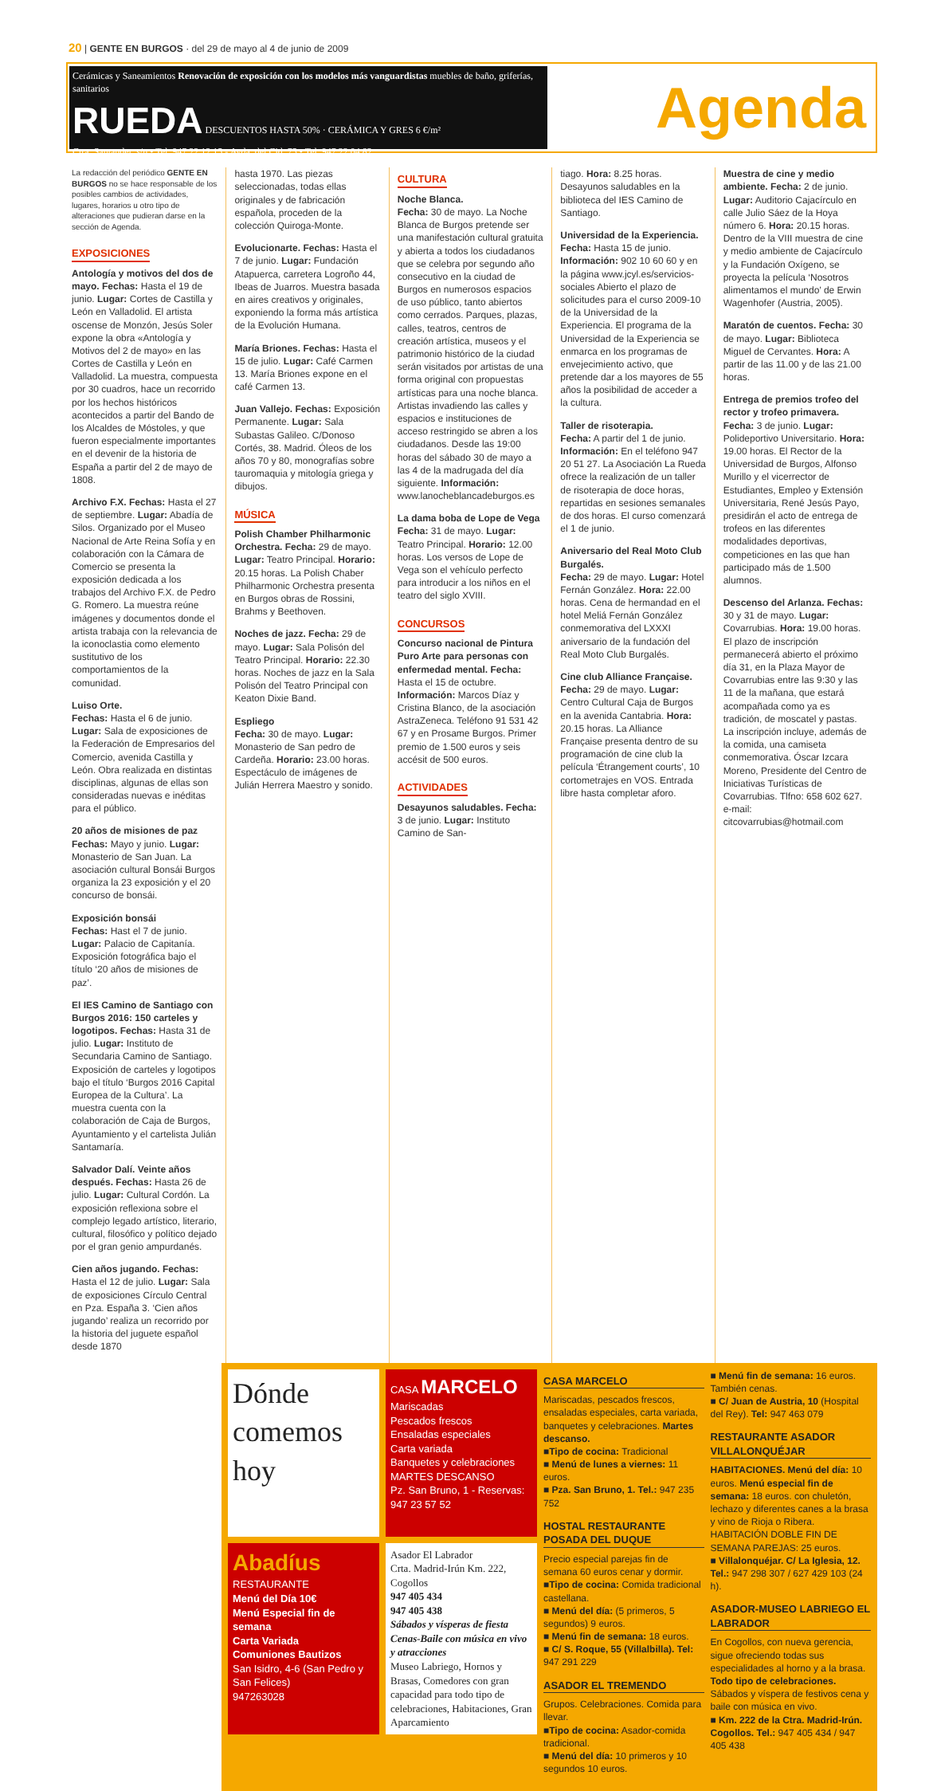20 | GENTE EN BURGOS · del 29 de mayo al 4 de junio de 2009
Cerámicas y Saneamientos Renovación de exposición con los modelos más vanguardistas muebles de baño, griferías, sanitarios
RUEDA DESCUENTOS HASTA 50% · CERÁMICA Y GRES 6 €/m²
Ctra. Santander, s/n • Tel. 947 22 12 15 - Avda. del Cid, 75 • Tel. 947 22 04 82
Agenda
La redacción del periódico GENTE EN BURGOS no se hace responsable de los posibles cambios de actividades, lugares, horarios u otro tipo de alteraciones que pudieran darse en la sección de Agenda.
EXPOSICIONES
Antología y motivos del dos de mayo. Fechas: Hasta el 19 de junio. Lugar: Cortes de Castilla y León en Valladolid. El artista oscense de Monzón, Jesús Soler expone la obra «Antología y Motivos del 2 de mayo» en las Cortes de Castilla y León en Valladolid. La muestra, compuesta por 30 cuadros, hace un recorrido por los hechos históricos acontecidos a partir del Bando de los Alcaldes de Móstoles, y que fueron especialmente importantes en el devenir de la historia de España a partir del 2 de mayo de 1808.
Archivo F.X. Fechas: Hasta el 27 de septiembre. Lugar: Abadía de Silos. Organizado por el Museo Nacional de Arte Reina Sofía y en colaboración con la Cámara de Comercio se presenta la exposición dedicada a los trabajos del Archivo F.X. de Pedro G. Romero. La muestra reúne imágenes y documentos donde el artista trabaja con la relevancia de la iconoclastia como elemento sustitutivo de los comportamientos de la comunidad.
Luiso Orte.
Fechas: Hasta el 6 de junio. Lugar: Sala de exposiciones de la Federación de Empresarios del Comercio, avenida Castilla y León. Obra realizada en distintas disciplinas, algunas de ellas son consideradas nuevas e inéditas para el público.
20 años de misiones de paz
Fechas: Mayo y junio. Lugar: Monasterio de San Juan. La asociación cultural Bonsái Burgos organiza la 23 exposición y el 20 concurso de bonsái.
Exposición bonsái
Fechas: Hast el 7 de junio. Lugar: Palacio de Capitanía. Exposición fotográfica bajo el título ‘20 años de misiones de paz’.
El IES Camino de Santiago con Burgos 2016: 150 carteles y logotipos. Fechas: Hasta 31 de julio. Lugar: Instituto de Secundaria Camino de Santiago. Exposición de carteles y logotipos bajo el título ‘Burgos 2016 Capital Europea de la Cultura’. La muestra cuenta con la colaboración de Caja de Burgos, Ayuntamiento y el cartelista Julián Santamaría.
Salvador Dalí. Veinte años después. Fechas: Hasta 26 de julio. Lugar: Cultural Cordón. La exposición reflexiona sobre el complejo legado artístico, literario, cultural, filosófico y político dejado por el gran genio ampurdanés.
Cien años jugando. Fechas: Hasta el 12 de julio. Lugar: Sala de exposiciones Círculo Central en Pza. España 3. ‘Cien años jugando’ realiza un recorrido por la historia del juguete español desde 1870
hasta 1970. Las piezas seleccionadas, todas ellas originales y de fabricación española, proceden de la colección Quiroga-Monte.
Evolucionarte. Fechas: Hasta el 7 de junio. Lugar: Fundación Atapuerca, carretera Logroño 44, Ibeas de Juarros. Muestra basada en aires creativos y originales, exponiendo la forma más artística de la Evolución Humana.
María Briones. Fechas: Hasta el 15 de julio. Lugar: Café Carmen 13. María Briones expone en el café Carmen 13.
Juan Vallejo. Fechas: Exposición Permanente. Lugar: Sala Subastas Galileo. C/Donoso Cortés, 38. Madrid. Óleos de los años 70 y 80, monografías sobre tauromaquia y mitología griega y dibujos.
MÚSICA
Polish Chamber Philharmonic Orchestra. Fecha: 29 de mayo. Lugar: Teatro Principal. Horario: 20.15 horas. La Polish Chaber Philharmonic Orchestra presenta en Burgos obras de Rossini, Brahms y Beethoven.
Noches de jazz. Fecha: 29 de mayo. Lugar: Sala Polisón del Teatro Principal. Horario: 22.30 horas. Noches de jazz en la Sala Polisón del Teatro Principal con Keaton Dixie Band.
Espliego
Fecha: 30 de mayo. Lugar: Monasterio de San pedro de Cardeña. Horario: 23.00 horas. Espectáculo de imágenes de Julián Herrera Maestro y sonido.
CULTURA
Noche Blanca.
Fecha: 30 de mayo. La Noche Blanca de Burgos pretende ser una manifestación cultural gratuita y abierta a todos los ciudadanos que se celebra por segundo año consecutivo en la ciudad de Burgos en numerosos espacios de uso público, tanto abiertos como cerrados. Parques, plazas, calles, teatros, centros de creación artística, museos y el patrimonio histórico de la ciudad serán visitados por artistas de una forma original con propuestas artísticas para una noche blanca. Artistas invadiendo las calles y espacios e instituciones de acceso restringido se abren a los ciudadanos. Desde las 19:00 horas del sábado 30 de mayo a las 4 de la madrugada del día siguiente. Información: www.lanocheblancadeburgos.es
La dama boba de Lope de Vega
Fecha: 31 de mayo. Lugar: Teatro Principal. Horario: 12.00 horas. Los versos de Lope de Vega son el vehículo perfecto para introducir a los niños en el teatro del siglo XVIII.
CONCURSOS
Concurso nacional de Pintura Puro Arte para personas con enfermedad mental. Fecha: Hasta el 15 de octubre. Información: Marcos Díaz y Cristina Blanco, de la asociación AstraZeneca. Teléfono 91 531 42 67 y en Prosame Burgos. Primer premio de 1.500 euros y seis accésit de 500 euros.
ACTIVIDADES
Desayunos saludables. Fecha: 3 de junio. Lugar: Instituto Camino de San-
tiago. Hora: 8.25 horas. Desayunos saludables en la biblioteca del IES Camino de Santiago.
Universidad de la Experiencia.
Fecha: Hasta 15 de junio. Información: 902 10 60 60 y en la página www.jcyl.es/servicios-sociales Abierto el plazo de solicitudes para el curso 2009-10 de la Universidad de la Experiencia. El programa de la Universidad de la Experiencia se enmarca en los programas de envejecimiento activo, que pretende dar a los mayores de 55 años la posibilidad de acceder a la cultura.
Taller de risoterapia.
Fecha: A partir del 1 de junio. Información: En el teléfono 947 20 51 27. La Asociación La Rueda ofrece la realización de un taller de risoterapia de doce horas, repartidas en sesiones semanales de dos horas. El curso comenzará el 1 de junio.
Aniversario del Real Moto Club Burgalés.
Fecha: 29 de mayo. Lugar: Hotel Fernán González. Hora: 22.00 horas. Cena de hermandad en el hotel Meliá Fernán González conmemorativa del LXXXI aniversario de la fundación del Real Moto Club Burgalés.
Cine club Alliance Française. Fecha: 29 de mayo. Lugar: Centro Cultural Caja de Burgos en la avenida Cantabria. Hora: 20.15 horas. La Alliance Française presenta dentro de su programación de cine club la película ‘Étrangement courts’, 10 cortometrajes en VOS. Entrada libre hasta completar aforo.
Muestra de cine y medio ambiente. Fecha: 2 de junio. Lugar: Auditorio Cajacírculo en calle Julio Sáez de la Hoya número 6. Hora: 20.15 horas. Dentro de la VIII muestra de cine y medio ambiente de Cajacírculo y la Fundación Oxígeno, se proyecta la película ‘Nosotros alimentamos el mundo’ de Erwin Wagenhofer (Austria, 2005).
Maratón de cuentos. Fecha: 30 de mayo. Lugar: Biblioteca Miguel de Cervantes. Hora: A partir de las 11.00 y de las 21.00 horas.
Entrega de premios trofeo del rector y trofeo primavera. Fecha: 3 de junio. Lugar: Polideportivo Universitario. Hora: 19.00 horas. El Rector de la Universidad de Burgos, Alfonso Murillo y el vicerrector de Estudiantes, Empleo y Extensión Universitaria, René Jesús Payo, presidirán el acto de entrega de trofeos en las diferentes modalidades deportivas, competiciones en las que han participado más de 1.500 alumnos.
Descenso del Arlanza. Fechas: 30 y 31 de mayo. Lugar: Covarrubias. Hora: 19.00 horas. El plazo de inscripción permanecerá abierto el próximo día 31, en la Plaza Mayor de Covarrubias entre las 9:30 y las 11 de la mañana, que estará acompañada como ya es tradición, de moscatel y pastas. La inscripción incluye, además de la comida, una camiseta conmemorativa. Óscar Izcara Moreno, Presidente del Centro de Iniciativas Turísticas de Covarrubias. Tlfno: 658 602 627. e-mail: citcovarrubias@hotmail.com
Dónde comemos hoy
Abadíus
RESTAURANTE
Menú del Día 10€
Menú Especial fin de semana
Carta Variada
Comuniones Bautizos
San Isidro, 4-6 (San Pedro y San Felices)
947263028
CASA MARCELO
Mariscadas
Pescados frescos
Ensaladas especiales
Carta variada
Banquetes y celebraciones
MARTES DESCANSO
Pz. San Bruno, 1 - Reservas: 947 23 57 52
Asador El Labrador
Crta. Madrid-Irún Km. 222, Cogollos
947 405 434
947 405 438
Sábados y vísperas de fiesta
Cenas-Baile con música en vivo y atracciones
Museo Labriego, Hornos y Brasas, Comedores con gran capacidad para todo tipo de celebraciones, Habitaciones, Gran Aparcamiento
CASA MARCELO
Mariscadas, pescados frescos, ensaladas especiales, carta variada, banquetes y celebraciones. Martes descanso.
■Tipo de cocina: Tradicional
■ Menú de lunes a viernes: 11 euros.
■ Pza. San Bruno, 1. Tel.: 947 235 752
HOSTAL RESTAURANTE POSADA DEL DUQUE
Precio especial parejas fin de semana 60 euros cenar y dormir.
■Tipo de cocina: Comida tradicional castellana.
■ Menú del día: (5 primeros, 5 segundos) 9 euros.
■ Menú fin de semana: 18 euros.
■ C/ S. Roque, 55 (Villalbilla). Tel: 947 291 229
ASADOR EL TREMENDO
Grupos. Celebraciones. Comida para llevar.
■Tipo de cocina: Asador-comida tradicional.
■ Menú del día: 10 primeros y 10 segundos 10 euros.
■ Menú fin de semana: 16 euros. También cenas.
■ C/ Juan de Austria, 10 (Hospital del Rey). Tel: 947 463 079
RESTAURANTE ASADOR VILLALONQUÉJAR
HABITACIONES. Menú del día: 10 euros. Menú especial fin de semana: 18 euros. con chuletón, lechazo y diferentes canes a la brasa y vino de Rioja o Ribera. HABITACIÓN DOBLE FIN DE SEMANA PAREJAS: 25 euros.
■ Villalonquéjar. C/ La Iglesia, 12. Tel.: 947 298 307 / 627 429 103 (24 h).
ASADOR-MUSEO LABRIEGO EL LABRADOR
En Cogollos, con nueva gerencia, sigue ofreciendo todas sus especialidades al horno y a la brasa. Todo tipo de celebraciones. Sábados y víspera de festivos cena y baile con música en vivo.
■ Km. 222 de la Ctra. Madrid-Irún. Cogollos. Tel.: 947 405 434 / 947 405 438